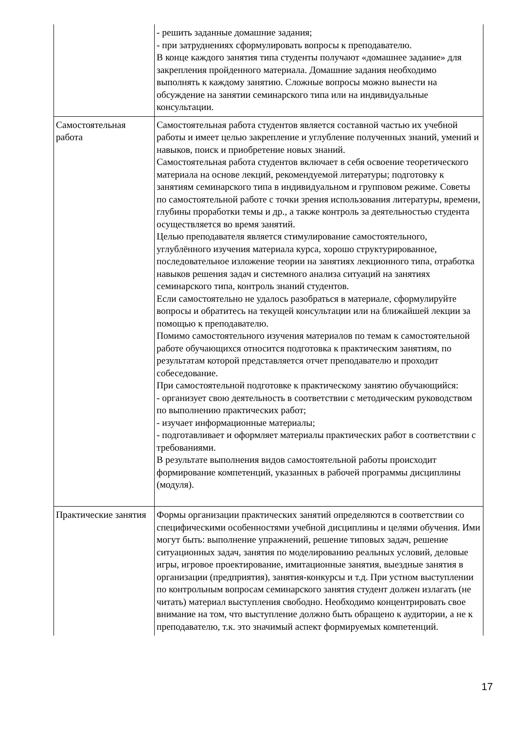| | - решить заданные домашние задания; - при затруднениях сформулировать вопросы к преподавателю. В конце каждого занятия типа студенты получают «домашнее задание» для закрепления пройденного материала. Домашние задания необходимо выполнять к каждому занятию. Сложные вопросы можно вынести на обсуждение на занятии семинарского типа или на индивидуальные консультации. |
| Самостоятельная работа | Самостоятельная работа студентов является составной частью их учебной работы и имеет целью закрепление и углубление полученных знаний, умений и навыков, поиск и приобретение новых знаний. Самостоятельная работа студентов включает в себя освоение теоретического материала на основе лекций, рекомендуемой литературы; подготовку к занятиям семинарского типа в индивидуальном и групповом режиме. Советы по самостоятельной работе с точки зрения использования литературы, времени, глубины проработки темы и др., а также контроль за деятельностью студента осуществляется во время занятий. Целью преподавателя является стимулирование самостоятельного, углублённого изучения материала курса, хорошо структурированное, последовательное изложение теории на занятиях лекционного типа, отработка навыков решения задач и системного анализа ситуаций на занятиях семинарского типа, контроль знаний студентов. Если самостоятельно не удалось разобраться в материале, сформулируйте вопросы и обратитесь на текущей консультации или на ближайшей лекции за помощью к преподавателю. Помимо самостоятельного изучения материалов по темам к самостоятельной работе обучающихся относится подготовка к практическим занятиям, по результатам которой представляется отчет преподавателю и проходит собеседование. При самостоятельной подготовке к практическому занятию обучающийся: - организует свою деятельность в соответствии с методическим руководством по выполнению практических работ; - изучает информационные материалы; - подготавливает и оформляет материалы практических работ в соответствии с требованиями. В результате выполнения видов самостоятельной работы происходит формирование компетенций, указанных в рабочей программы дисциплины (модуля). |
| Практические занятия | Формы организации практических занятий определяются в соответствии со специфическими особенностями учебной дисциплины и целями обучения. Ими могут быть: выполнение упражнений, решение типовых задач, решение ситуационных задач, занятия по моделированию реальных условий, деловые игры, игровое проектирование, имитационные занятия, выездные занятия в организации (предприятия), занятия-конкурсы и т.д. При устном выступлении по контрольным вопросам семинарского занятия студент должен излагать (не читать) материал выступления свободно. Необходимо концентрировать свое внимание на том, что выступление должно быть обращено к аудитории, а не к преподавателю, т.к. это значимый аспект формируемых компетенций. |
17